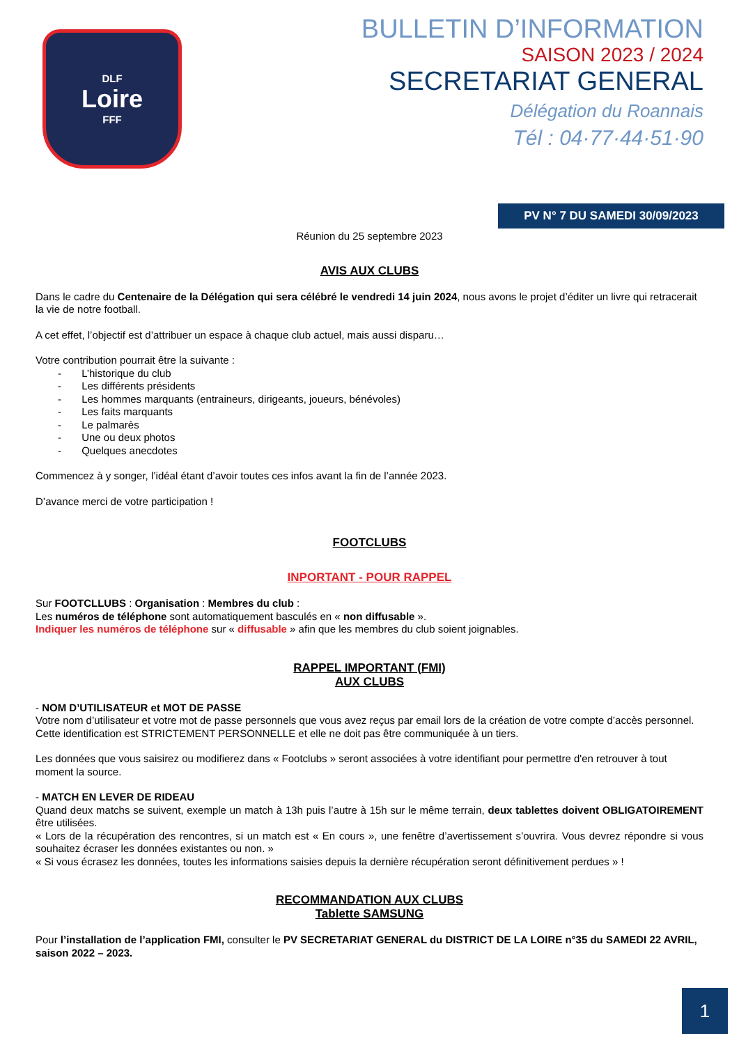DLF
Loire
FFF
BULLETIN D’INFORMATION
SAISON 2023 / 2024
SECRETARIAT GENERAL
Délégation du Roannais
Tél : 04·77·44·51·90
PV N° 7 DU SAMEDI 30/09/2023
Réunion du 25 septembre 2023
AVIS AUX CLUBS
Dans le cadre du Centenaire de la Délégation qui sera célébré le vendredi 14 juin 2024, nous avons le projet d’éditer un livre qui retracerait la vie de notre football.
A cet effet, l’objectif est d’attribuer un espace à chaque club actuel, mais aussi disparu…
Votre contribution pourrait être la suivante :
- L’historique du club
- Les différents présidents
- Les hommes marquants (entraineurs, dirigeants, joueurs, bénévoles)
- Les faits marquants
- Le palmarès
- Une ou deux photos
- Quelques anecdotes
Commencez à y songer, l’idéal étant d’avoir toutes ces infos avant la fin de l’année 2023.
D’avance merci de votre participation !
FOOTCLUBS
INPORTANT - POUR RAPPEL
Sur FOOTCLLUBS : Organisation : Membres du club :
Les numéros de téléphone sont automatiquement basculés en « non diffusable ».
Indiquer les numéros de téléphone sur « diffusable » afin que les membres du club soient joignables.
RAPPEL IMPORTANT (FMI)
AUX CLUBS
- NOM D’UTILISATEUR et MOT DE PASSE
Votre nom d’utilisateur et votre mot de passe personnels que vous avez reçus par email lors de la création de votre compte d’accès personnel.
Cette identification est STRICTEMENT PERSONNELLE et elle ne doit pas être communiquée à un tiers.
Les données que vous saisirez ou modifierez dans « Footclubs » seront associées à votre identifiant pour permettre d'en retrouver à tout moment la source.
- MATCH EN LEVER DE RIDEAU
Quand deux matchs se suivent, exemple un match à 13h puis l’autre à 15h sur le même terrain, deux tablettes doivent OBLIGATOIREMENT être utilisées.
« Lors de la récupération des rencontres, si un match est « En cours », une fenêtre d’avertissement s’ouvrira. Vous devrez répondre si vous souhaitez écraser les données existantes ou non. »
« Si vous écrasez les données, toutes les informations saisies depuis la dernière récupération seront définitivement perdues » !
RECOMMANDATION AUX CLUBS
Tablette SAMSUNG
Pour l’installation de l’application FMI, consulter le PV SECRETARIAT GENERAL du DISTRICT DE LA LOIRE n°35 du SAMEDI 22 AVRIL, saison 2022 – 2023.
1